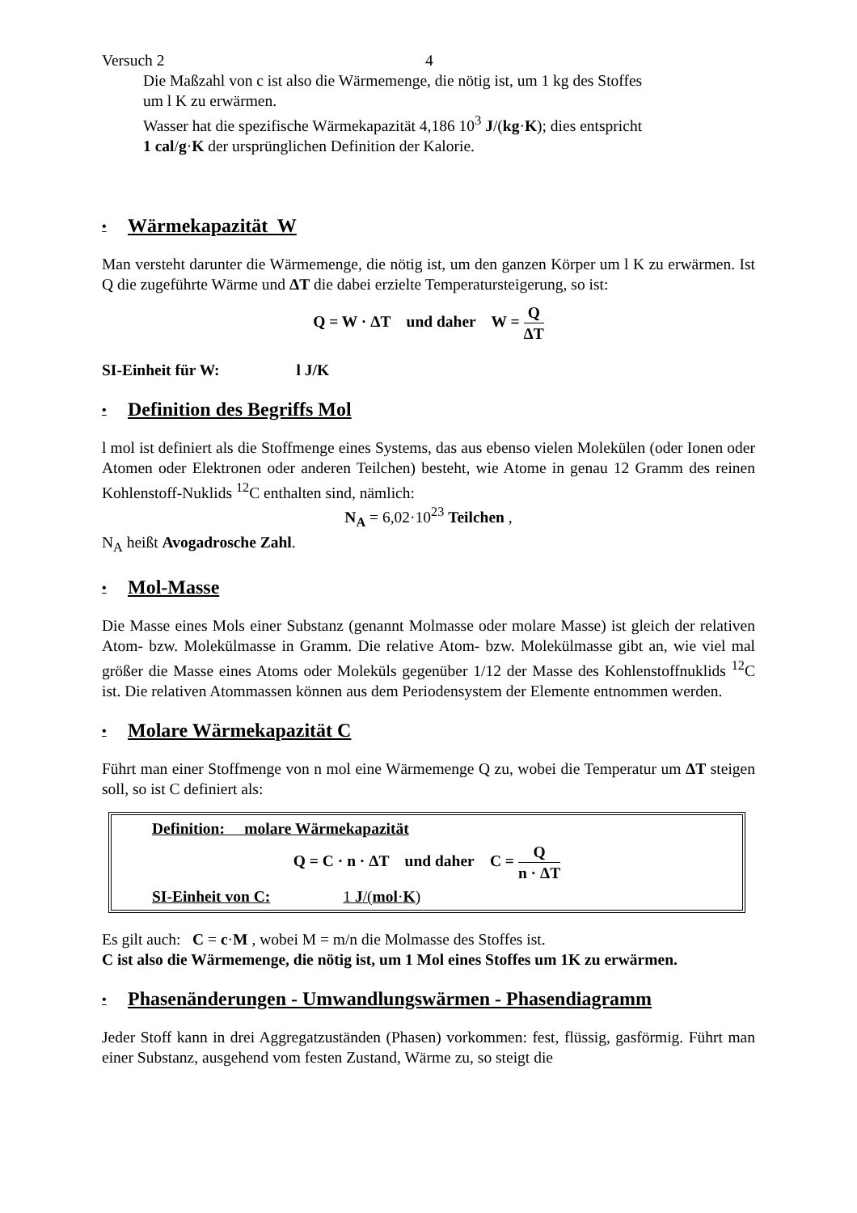Versuch 2 4
Die Maßzahl von c ist also die Wärmemenge, die nötig ist, um 1 kg des Stoffes
um l K zu erwärmen.
Wasser hat die spezifische Wärmekapazität 4,186 10<sup>3</sup> J/(kg·K); dies entspricht
1 cal/g·K der ursprünglichen Definition der Kalorie.
• Wärmekapazität W
Man versteht darunter die Wärmemenge, die nötig ist, um den ganzen Körper um l K zu erwärmen. Ist Q die zugeführte Wärme und ΔT die dabei erzielte Temperatursteigerung, so ist:
Q = W · ΔT und daher W = Q ΔT
SI-Einheit für W: l J/K
• Definition des Begriffs Mol
l mol ist definiert als die Stoffmenge eines Systems, das aus ebenso vielen Molekülen (oder Ionen oder Atomen oder Elektronen oder anderen Teilchen) besteht, wie Atome in genau 12 Gramm des reinen Kohlenstoff-Nuklids <sup>12</sup>C enthalten sind, nämlich:
N<sub>A</sub> = 6,02·10<sup>23</sup> Teilchen ,
N<sub>A</sub> heißt Avogadrosche Zahl.
• Mol-Masse
Die Masse eines Mols einer Substanz (genannt Molmasse oder molare Masse) ist gleich der relativen Atom- bzw. Molekülmasse in Gramm. Die relative Atom- bzw. Molekülmasse gibt an, wie viel mal größer die Masse eines Atoms oder Moleküls gegenüber 1/12 der Masse des Kohlenstoffnuklids <sup>12</sup>C ist. Die relativen Atommassen können aus dem Periodensystem der Elemente entnommen werden.
• Molare Wärmekapazität C
Führt man einer Stoffmenge von n mol eine Wärmemenge Q zu, wobei die Temperatur um ΔT steigen soll, so ist C definiert als:
Definition: molare Wärmekapazität
Q = C · n · ΔT und daher C = Q n · ΔT
SI-Einheit von C: 1 J/(mol·K)
Es gilt auch: C = c·M , wobei M = m/n die Molmasse des Stoffes ist.
C ist also die Wärmemenge, die nötig ist, um 1 Mol eines Stoffes um 1K zu erwärmen.
• Phasenänderungen - Umwandlungswärmen - Phasendiagramm
Jeder Stoff kann in drei Aggregatzuständen (Phasen) vorkommen: fest, flüssig, gasförmig. Führt man einer Substanz, ausgehend vom festen Zustand, Wärme zu, so steigt die